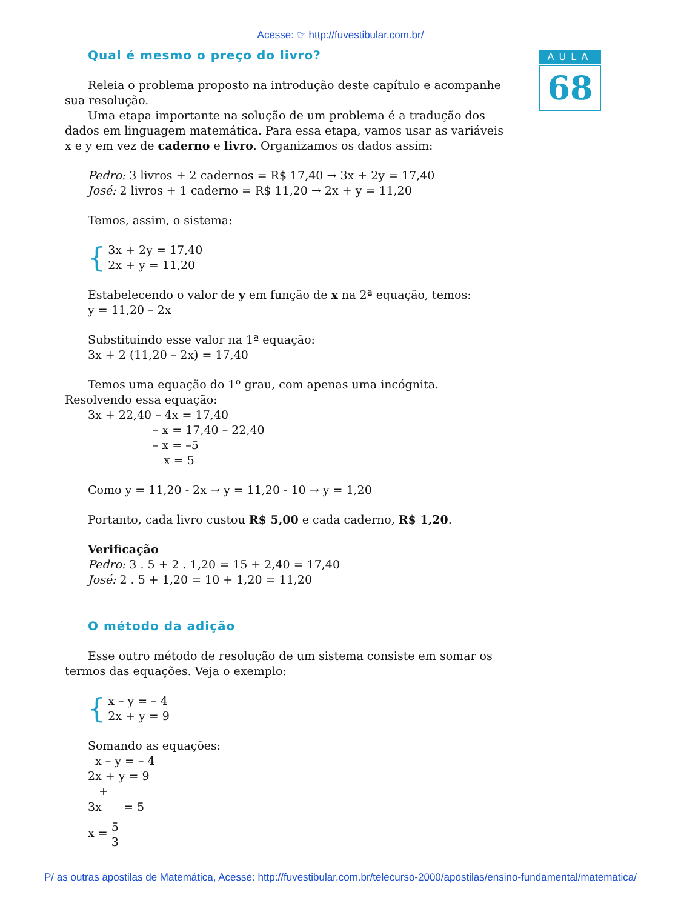Acesse: ☞ http://fuvestibular.com.br/
AULA
68
Qual é mesmo o preço do livro?
Releia o problema proposto na introdução deste capítulo e acompanhe sua resolução.
Uma etapa importante na solução de um problema é a tradução dos dados em linguagem matemática. Para essa etapa, vamos usar as variáveis x e y em vez de caderno e livro. Organizamos os dados assim:
Pedro: 3 livros + 2 cadernos = R$ 17,40 → 3x + 2y = 17,40
José: 2 livros + 1 caderno = R$ 11,20 → 2x + y = 11,20
Temos, assim, o sistema:
{
3x + 2y = 17,40
2x + y = 11,20
Estabelecendo o valor de y em função de x na 2ª equação, temos:
y = 11,20 – 2x
Substituindo esse valor na 1ª equação:
3x + 2 (11,20 – 2x) = 17,40
Temos uma equação do 1º grau, com apenas uma incógnita. Resolvendo essa equação:
3x + 22,40 – 4x = 17,40
– x = 17,40 – 22,40
– x = –5
x = 5
Como y = 11,20 - 2x → y = 11,20 - 10 → y = 1,20
Portanto, cada livro custou R$ 5,00 e cada caderno, R$ 1,20.
Verificação
Pedro: 3 . 5 + 2 . 1,20 = 15 + 2,40 = 17,40
José: 2 . 5 + 1,20 = 10 + 1,20 = 11,20
O método da adição
Esse outro método de resolução de um sistema consiste em somar os termos das equações. Veja o exemplo:
{
x – y = – 4
2x + y = 9
Somando as equações:
x – y = – 4
2x + y = 9 +
3x = 5
x = 5 3
P/ as outras apostilas de Matemática, Acesse: http://fuvestibular.com.br/telecurso-2000/apostilas/ensino-fundamental/matematica/